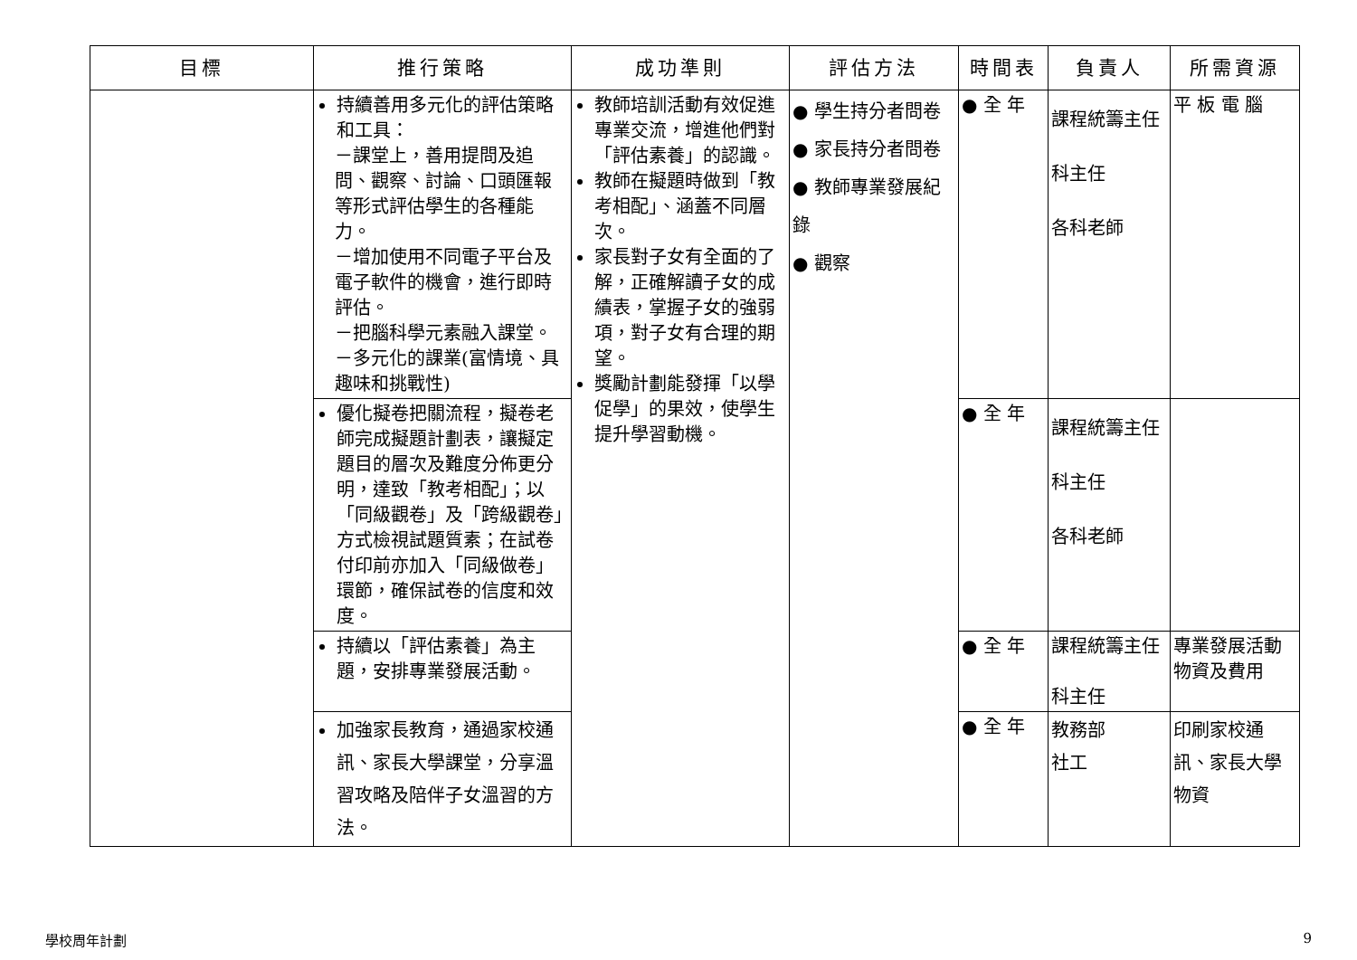| 目標 | 推行策略 | 成功準則 | 評估方法 | 時間表 | 負責人 | 所需資源 |
| --- | --- | --- | --- | --- | --- | --- |
| | 持續善用多元化的評估策略和工具： －課堂上，善用提問及追問、觀察、討論、口頭匯報等形式評估學生的各種能力。 －增加使用不同電子平台及電子軟件的機會，進行即時評估。 －把腦科學元素融入課堂。 －多元化的課業(富情境、具趣味和挑戰性) | 教師培訓活動有效促進專業交流，增進他們對「評估素養」的認識。 教師在擬題時做到「教考相配」、涵蓋不同層次。 家長對子女有全面的了解，正確解讀子女的成績表，掌握子女的強弱項，對子女有合理的期望。 獎勵計劃能發揮「以學促學」的果效，使學生提升學習動機。 | ● 學生持分者問卷 ● 家長持分者問卷 ● 教師專業發展紀錄 ● 觀察 | ● 全 年 | 課程統籌主任 科主任 各科老師 | 平 板 電 腦 |
| | 優化擬卷把關流程，擬卷老師完成擬題計劃表，讓擬定題目的層次及難度分佈更分明，達致「教考相配」；以「同級觀卷」及「跨級觀卷」方式檢視試題質素；在試卷付印前亦加入「同級做卷」環節，確保試卷的信度和效度。 | | | ● 全 年 | 課程統籌主任 科主任 各科老師 | |
| | 持續以「評估素養」為主題，安排專業發展活動。 | | | ● 全 年 | 課程統籌主任 科主任 | 專業發展活動物資及費用 |
| | 加強家長教育，通過家校通訊、家長大學課堂，分享溫習攻略及陪伴子女溫習的方法。 | | | ● 全 年 | 教務部 社工 | 印刷家校通訊、家長大學物資 |
學校周年計劃 9